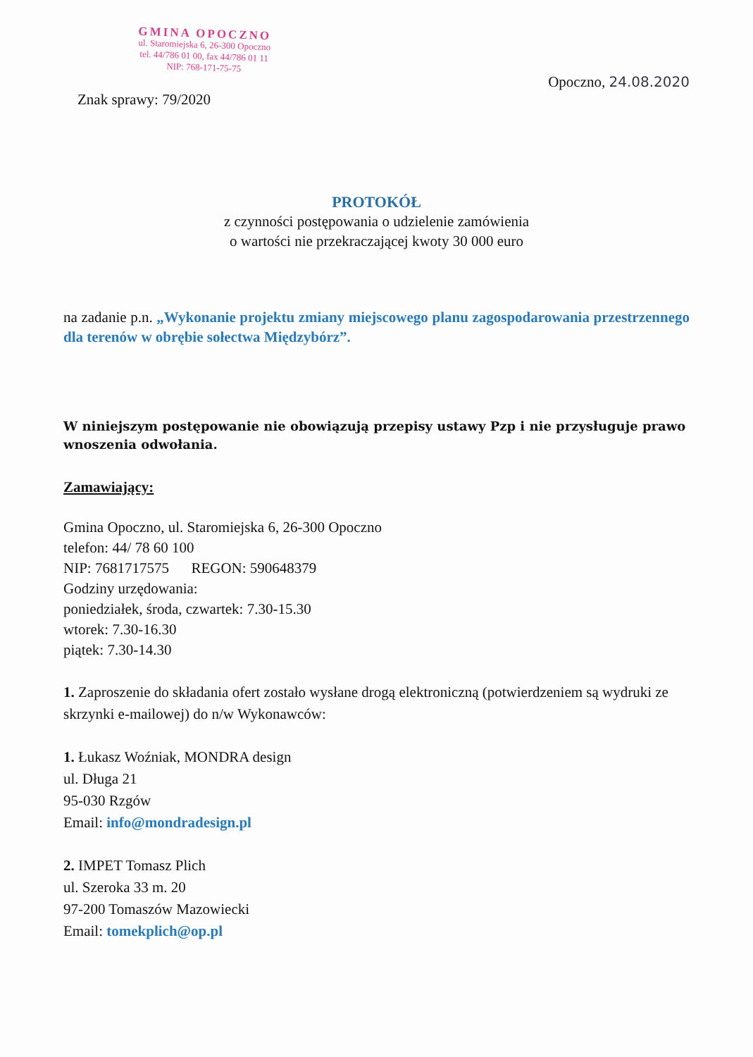GMINA OPOCZNO
ul. Staromiejska 6, 26-300 Opoczno
tel. 44/786 01 00, fax 44/786 01 11
NIP: 768-171-75-75
Opoczno, 24.08.2020
Znak sprawy: 79/2020
PROTOKÓŁ
z czynności postępowania o udzielenie zamówienia
o wartości nie przekraczającej kwoty 30 000 euro
na zadanie p.n. „Wykonanie projektu zmiany miejscowego planu zagospodarowania przestrzennego dla terenów w obrębie sołectwa Międzybórz”.
W niniejszym postępowanie nie obowiązują przepisy ustawy Pzp i nie przysługuje prawo wnoszenia odwołania.
Zamawiający:
Gmina Opoczno, ul. Staromiejska 6, 26-300 Opoczno
telefon: 44/ 78 60 100
NIP: 7681717575 REGON: 590648379
Godziny urzędowania:
poniedziałek, środa, czwartek: 7.30-15.30
wtorek: 7.30-16.30
piątek: 7.30-14.30
1. Zaproszenie do składania ofert zostało wysłane drogą elektroniczną (potwierdzeniem są wydruki ze skrzynki e-mailowej) do n/w Wykonawców:
1. Łukasz Woźniak, MONDRA design
ul. Długa 21
95-030 Rzgów
Email: info@mondradesign.pl
2. IMPET Tomasz Plich
ul. Szeroka 33 m. 20
97-200 Tomaszów Mazowiecki
Email: tomekplich@op.pl